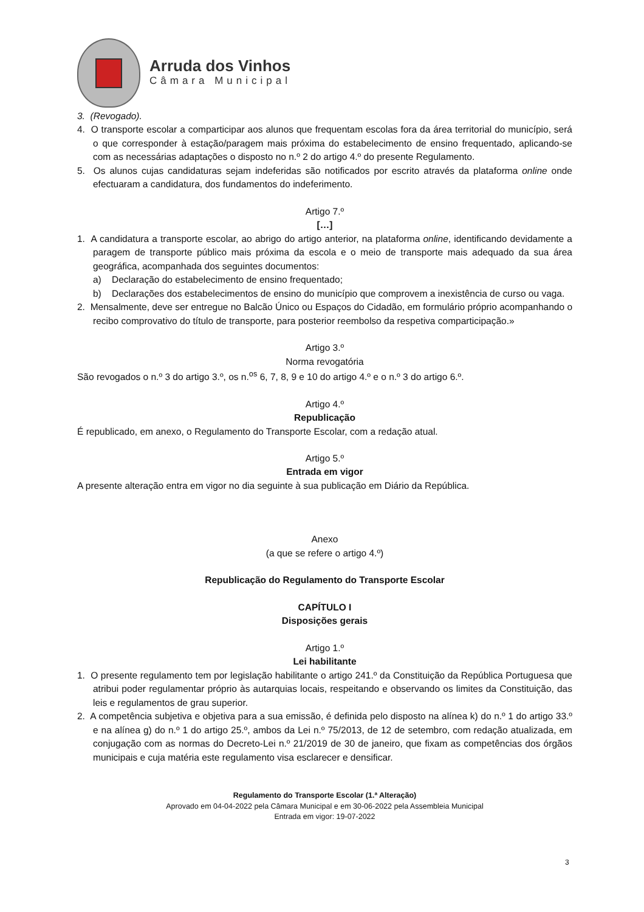Arruda dos Vinhos
Câmara Municipal
3. (Revogado).
4. O transporte escolar a comparticipar aos alunos que frequentam escolas fora da área territorial do município, será o que corresponder à estação/paragem mais próxima do estabelecimento de ensino frequentado, aplicando-se com as necessárias adaptações o disposto no n.º 2 do artigo 4.º do presente Regulamento.
5. Os alunos cujas candidaturas sejam indeferidas são notificados por escrito através da plataforma online onde efectuaram a candidatura, dos fundamentos do indeferimento.
Artigo 7.º
[…]
1. A candidatura a transporte escolar, ao abrigo do artigo anterior, na plataforma online, identificando devidamente a paragem de transporte público mais próxima da escola e o meio de transporte mais adequado da sua área geográfica, acompanhada dos seguintes documentos:
a) Declaração do estabelecimento de ensino frequentado;
b) Declarações dos estabelecimentos de ensino do município que comprovem a inexistência de curso ou vaga.
2. Mensalmente, deve ser entregue no Balcão Único ou Espaços do Cidadão, em formulário próprio acompanhando o recibo comprovativo do título de transporte, para posterior reembolso da respetiva comparticipação.»
Artigo 3.º
Norma revogatória
São revogados o n.º 3 do artigo 3.º, os n.<sup>os</sup> 6, 7, 8, 9 e 10 do artigo 4.º e o n.º 3 do artigo 6.º.
Artigo 4.º
Republicação
É republicado, em anexo, o Regulamento do Transporte Escolar, com a redação atual.
Artigo 5.º
Entrada em vigor
A presente alteração entra em vigor no dia seguinte à sua publicação em Diário da República.
Anexo
(a que se refere o artigo 4.º)
Republicação do Regulamento do Transporte Escolar
CAPÍTULO I
Disposições gerais
Artigo 1.º
Lei habilitante
1. O presente regulamento tem por legislação habilitante o artigo 241.º da Constituição da República Portuguesa que atribui poder regulamentar próprio às autarquias locais, respeitando e observando os limites da Constituição, das leis e regulamentos de grau superior.
2. A competência subjetiva e objetiva para a sua emissão, é definida pelo disposto na alínea k) do n.º 1 do artigo 33.º e na alínea g) do n.º 1 do artigo 25.º, ambos da Lei n.º 75/2013, de 12 de setembro, com redação atualizada, em conjugação com as normas do Decreto-Lei n.º 21/2019 de 30 de janeiro, que fixam as competências dos órgãos municipais e cuja matéria este regulamento visa esclarecer e densificar.
Regulamento do Transporte Escolar (1.ª Alteração)
Aprovado em 04-04-2022 pela Câmara Municipal e em 30-06-2022 pela Assembleia Municipal
Entrada em vigor: 19-07-2022
3